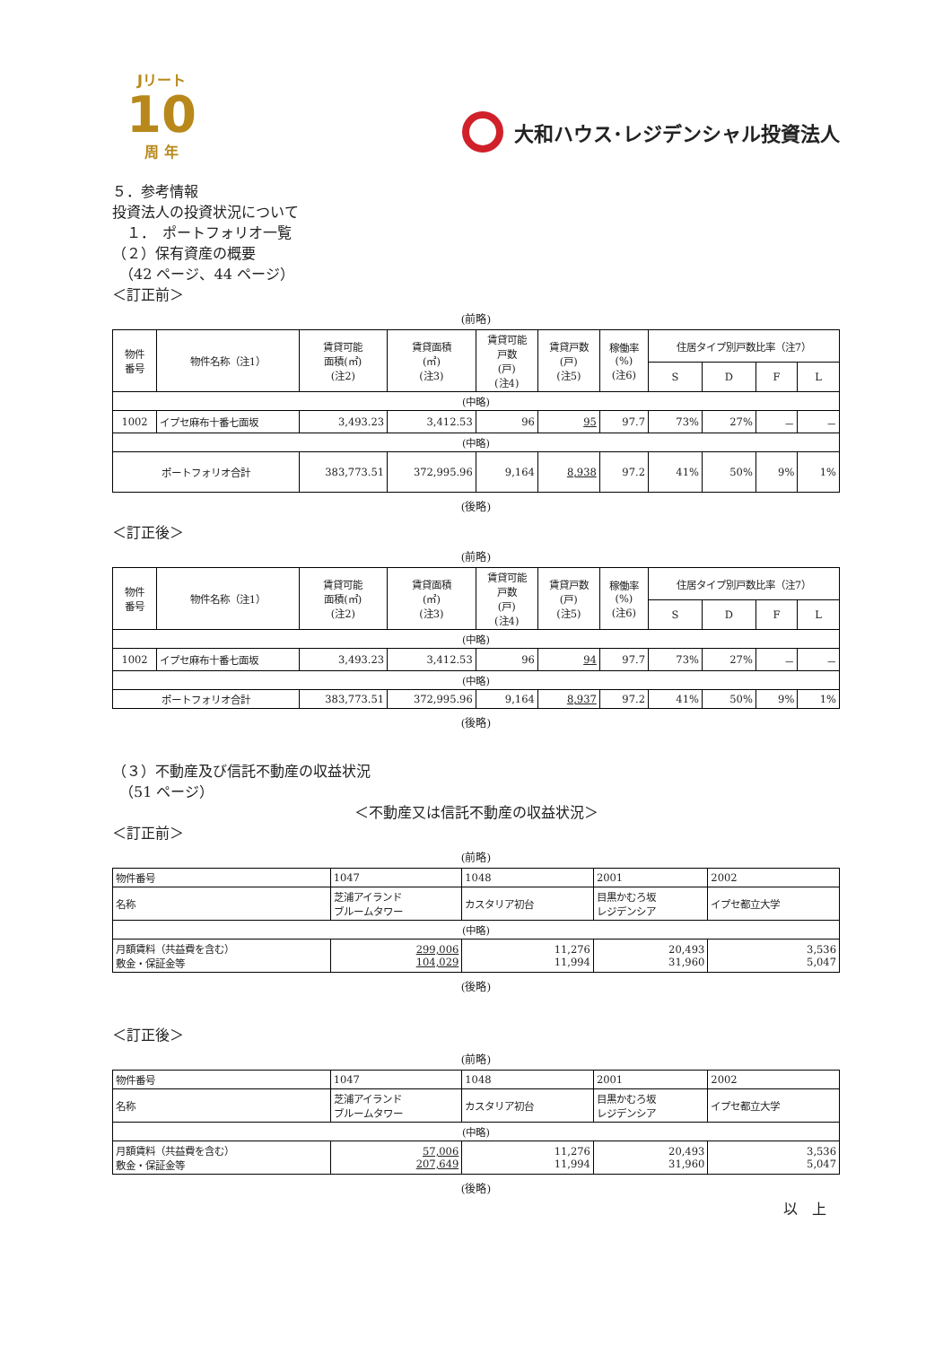Jリート
10
周 年
大和ハウス･レジデンシャル投資法人
５．参考情報
投資法人の投資状況について
　１．　ポートフォリオ一覧
（２）保有資産の概要
　（42 ページ、44 ページ）
＜訂正前＞
(前略)
| 物件 番号 | 物件名称（注1） | 賃貸可能 面積(㎡) (注2) | 賃貸面積 (㎡) (注3) | 賃貸可能 戸数 (戸) (注4) | 賃貸戸数 (戸) (注5) | 稼働率 (%) (注6) | 住居タイプ別戸数比率（注7） | | | |
| --- | --- | --- | --- | --- | --- | --- | --- | --- | --- | --- |
| | | | | | | | S | D | F | L |
| (中略) | | | | | | | | | | |
| 1002 | イプセ麻布十番七面坂 | 3,493.23 | 3,412.53 | 96 | 95 | 97.7 | 73% | 27% | － | － |
| (中略) | | | | | | | | | | |
| ポートフォリオ合計 | | 383,773.51 | 372,995.96 | 9,164 | 8,938 | 97.2 | 41% | 50% | 9% | 1% |
(後略)
＜訂正後＞
(前略)
| 物件 番号 | 物件名称（注1） | 賃貸可能 面積(㎡) (注2) | 賃貸面積 (㎡) (注3) | 賃貸可能 戸数 (戸) (注4) | 賃貸戸数 (戸) (注5) | 稼働率 (%) (注6) | 住居タイプ別戸数比率（注7） | | | |
| --- | --- | --- | --- | --- | --- | --- | --- | --- | --- | --- |
| | | | | | | | S | D | F | L |
| (中略) | | | | | | | | | | |
| 1002 | イプセ麻布十番七面坂 | 3,493.23 | 3,412.53 | 96 | 94 | 97.7 | 73% | 27% | － | － |
| (中略) | | | | | | | | | | |
| ポートフォリオ合計 | | 383,773.51 | 372,995.96 | 9,164 | 8,937 | 97.2 | 41% | 50% | 9% | 1% |
(後略)
（３）不動産及び信託不動産の収益状況
　（51 ページ）
＜不動産又は信託不動産の収益状況＞
＜訂正前＞
(前略)
| 物件番号 | 1047 | 1048 | 2001 | 2002 |
| 名称 | 芝浦アイランド ブルームタワー | カスタリア初台 | 目黒かむろ坂 レジデンシア | イプセ都立大学 |
| (中略) | | | | |
| 月額賃料（共益費を含む） 敷金・保証金等 | 299,006 104,029 | 11,276 11,994 | 20,493 31,960 | 3,536 5,047 |
(後略)
＜訂正後＞
(前略)
| 物件番号 | 1047 | 1048 | 2001 | 2002 |
| 名称 | 芝浦アイランド ブルームタワー | カスタリア初台 | 目黒かむろ坂 レジデンシア | イプセ都立大学 |
| (中略) | | | | |
| 月額賃料（共益費を含む） 敷金・保証金等 | 57,006 207,649 | 11,276 11,994 | 20,493 31,960 | 3,536 5,047 |
(後略)
以　上